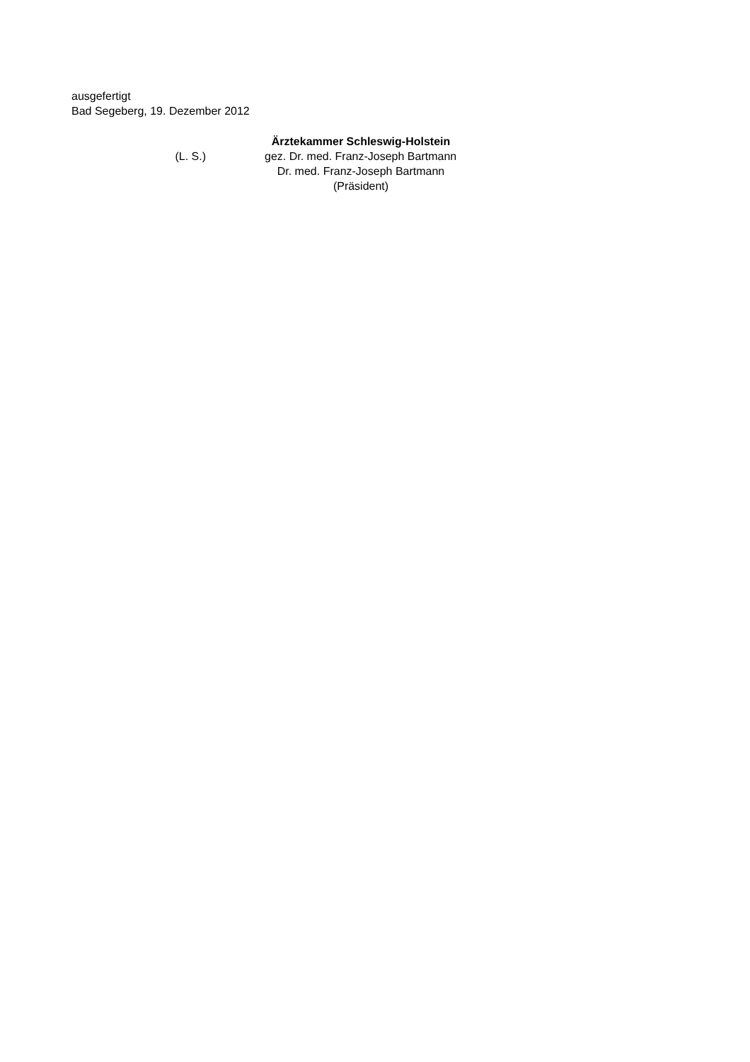ausgefertigt
Bad Segeberg, 19. Dezember 2012
Ärztekammer Schleswig-Holstein
(L. S.) gez. Dr. med. Franz-Joseph Bartmann
Dr. med. Franz-Joseph Bartmann
(Präsident)